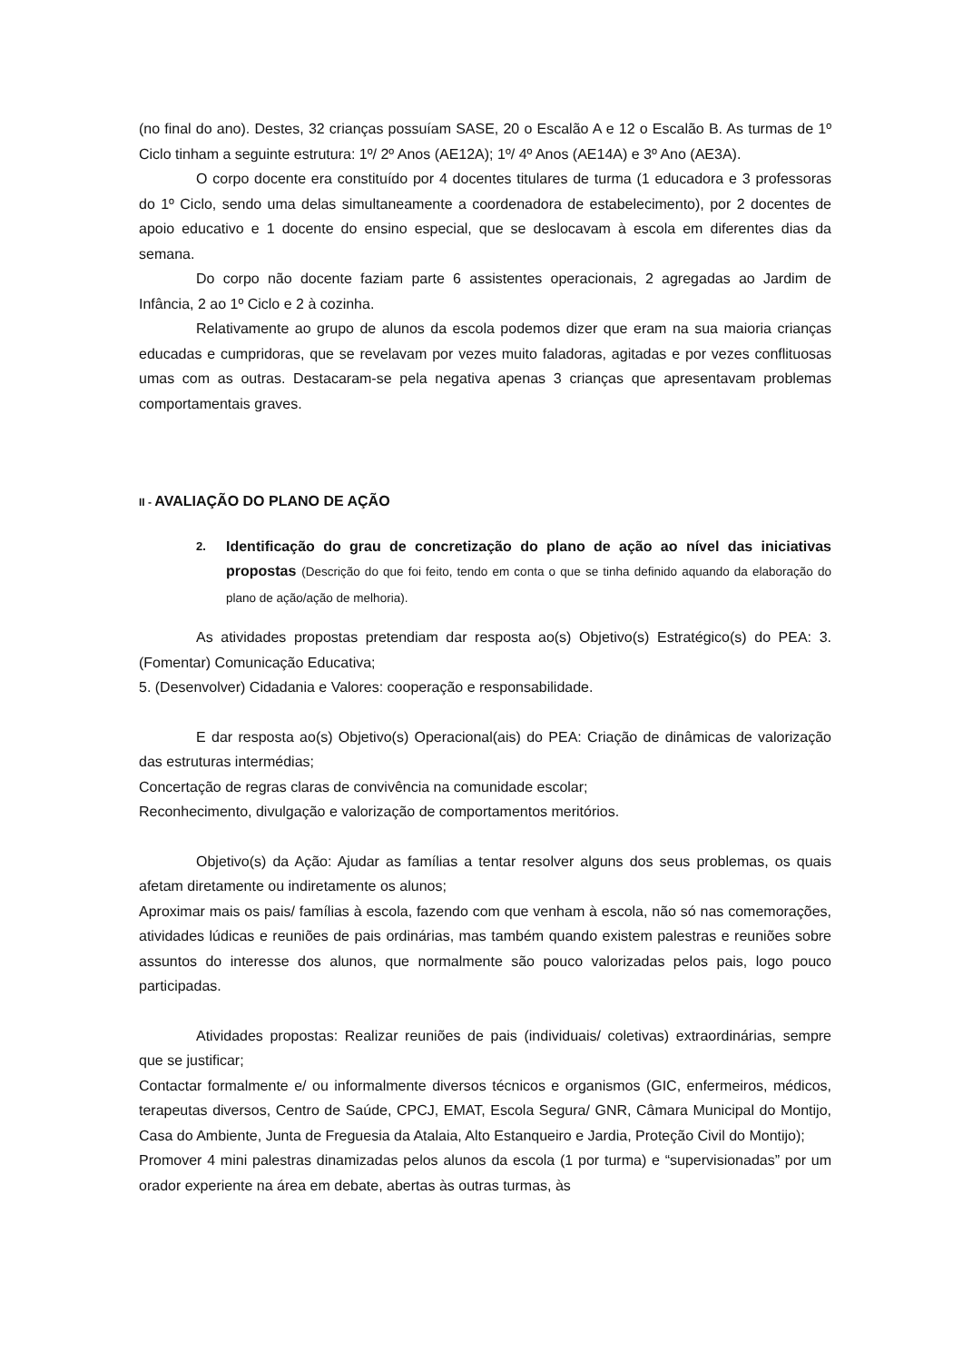(no final do ano). Destes, 32 crianças possuíam SASE, 20 o Escalão A e 12 o Escalão B. As turmas de 1º Ciclo tinham a seguinte estrutura: 1º/ 2º Anos (AE12A); 1º/ 4º Anos (AE14A) e 3º Ano (AE3A).
O corpo docente era constituído por 4 docentes titulares de turma (1 educadora e 3 professoras do 1º Ciclo, sendo uma delas simultaneamente a coordenadora de estabelecimento), por 2 docentes de apoio educativo e 1 docente do ensino especial, que se deslocavam à escola em diferentes dias da semana.
Do corpo não docente faziam parte 6 assistentes operacionais, 2 agregadas ao Jardim de Infância, 2 ao 1º Ciclo e 2 à cozinha.
Relativamente ao grupo de alunos da escola podemos dizer que eram na sua maioria crianças educadas e cumpridoras, que se revelavam por vezes muito faladoras, agitadas e por vezes conflituosas umas com as outras. Destacaram-se pela negativa apenas 3 crianças que apresentavam problemas comportamentais graves.
II - AVALIAÇÃO DO PLANO DE AÇÃO
2.
Identificação do grau de concretização do plano de ação ao nível das iniciativas propostas (Descrição do que foi feito, tendo em conta o que se tinha definido aquando da elaboração do plano de ação/ação de melhoria).
As atividades propostas pretendiam dar resposta ao(s) Objetivo(s) Estratégico(s) do PEA: 3. (Fomentar) Comunicação Educativa;
5. (Desenvolver) Cidadania e Valores: cooperação e responsabilidade.
E dar resposta ao(s) Objetivo(s) Operacional(ais) do PEA: Criação de dinâmicas de valorização das estruturas intermédias;
Concertação de regras claras de convivência na comunidade escolar;
Reconhecimento, divulgação e valorização de comportamentos meritórios.
Objetivo(s) da Ação: Ajudar as famílias a tentar resolver alguns dos seus problemas, os quais afetam diretamente ou indiretamente os alunos;
Aproximar mais os pais/ famílias à escola, fazendo com que venham à escola, não só nas comemorações, atividades lúdicas e reuniões de pais ordinárias, mas também quando existem palestras e reuniões sobre assuntos do interesse dos alunos, que normalmente são pouco valorizadas pelos pais, logo pouco participadas.
Atividades propostas: Realizar reuniões de pais (individuais/ coletivas) extraordinárias, sempre que se justificar;
Contactar formalmente e/ ou informalmente diversos técnicos e organismos (GIC, enfermeiros, médicos, terapeutas diversos, Centro de Saúde, CPCJ, EMAT, Escola Segura/ GNR, Câmara Municipal do Montijo, Casa do Ambiente, Junta de Freguesia da Atalaia, Alto Estanqueiro e Jardia, Proteção Civil do Montijo);
Promover 4 mini palestras dinamizadas pelos alunos da escola (1 por turma) e “supervisionadas” por um orador experiente na área em debate, abertas às outras turmas, às